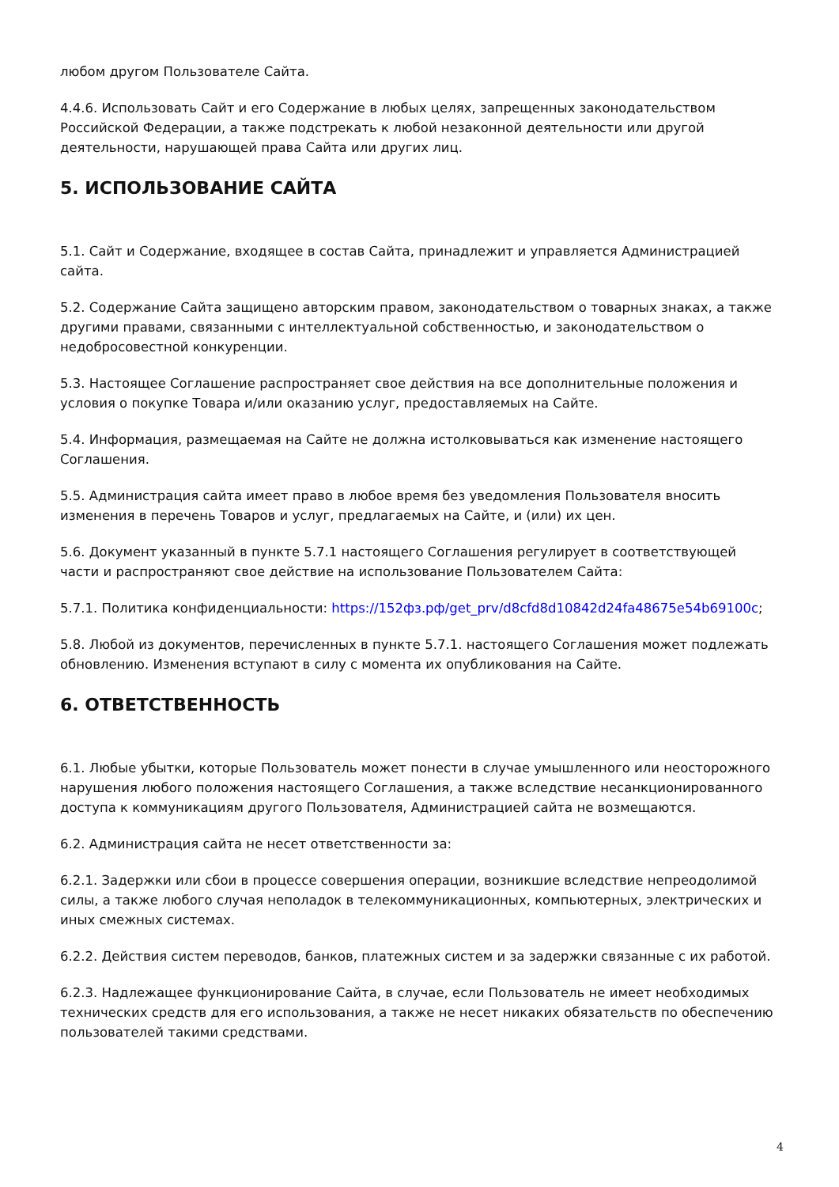любом другом Пользователе Сайта.
4.4.6. Использовать Сайт и его Содержание в любых целях, запрещенных законодательством Российской Федерации, а также подстрекать к любой незаконной деятельности или другой деятельности, нарушающей права Сайта или других лиц.
5. ИСПОЛЬЗОВАНИЕ САЙТА
5.1. Сайт и Содержание, входящее в состав Сайта, принадлежит и управляется Администрацией сайта.
5.2. Содержание Сайта защищено авторским правом, законодательством о товарных знаках, а также другими правами, связанными с интеллектуальной собственностью, и законодательством о недобросовестной конкуренции.
5.3. Настоящее Соглашение распространяет свое действия на все дополнительные положения и условия о покупке Товара и/или оказанию услуг, предоставляемых на Сайте.
5.4. Информация, размещаемая на Сайте не должна истолковываться как изменение настоящего Соглашения.
5.5. Администрация сайта имеет право в любое время без уведомления Пользователя вносить изменения в перечень Товаров и услуг, предлагаемых на Сайте, и (или) их цен.
5.6. Документ указанный в пункте 5.7.1 настоящего Соглашения регулирует в соответствующей части и распространяют свое действие на использование Пользователем Сайта:
5.7.1. Политика конфиденциальности: https://152фз.рф/get_prv/d8cfd8d10842d24fa48675e54b69100c;
5.8. Любой из документов, перечисленных в пункте 5.7.1. настоящего Соглашения может подлежать обновлению. Изменения вступают в силу с момента их опубликования на Сайте.
6. ОТВЕТСТВЕННОСТЬ
6.1. Любые убытки, которые Пользователь может понести в случае умышленного или неосторожного нарушения любого положения настоящего Соглашения, а также вследствие несанкционированного доступа к коммуникациям другого Пользователя, Администрацией сайта не возмещаются.
6.2. Администрация сайта не несет ответственности за:
6.2.1. Задержки или сбои в процессе совершения операции, возникшие вследствие непреодолимой силы, а также любого случая неполадок в телекоммуникационных, компьютерных, электрических и иных смежных системах.
6.2.2. Действия систем переводов, банков, платежных систем и за задержки связанные с их работой.
6.2.3. Надлежащее функционирование Сайта, в случае, если Пользователь не имеет необходимых технических средств для его использования, а также не несет никаких обязательств по обеспечению пользователей такими средствами.
4